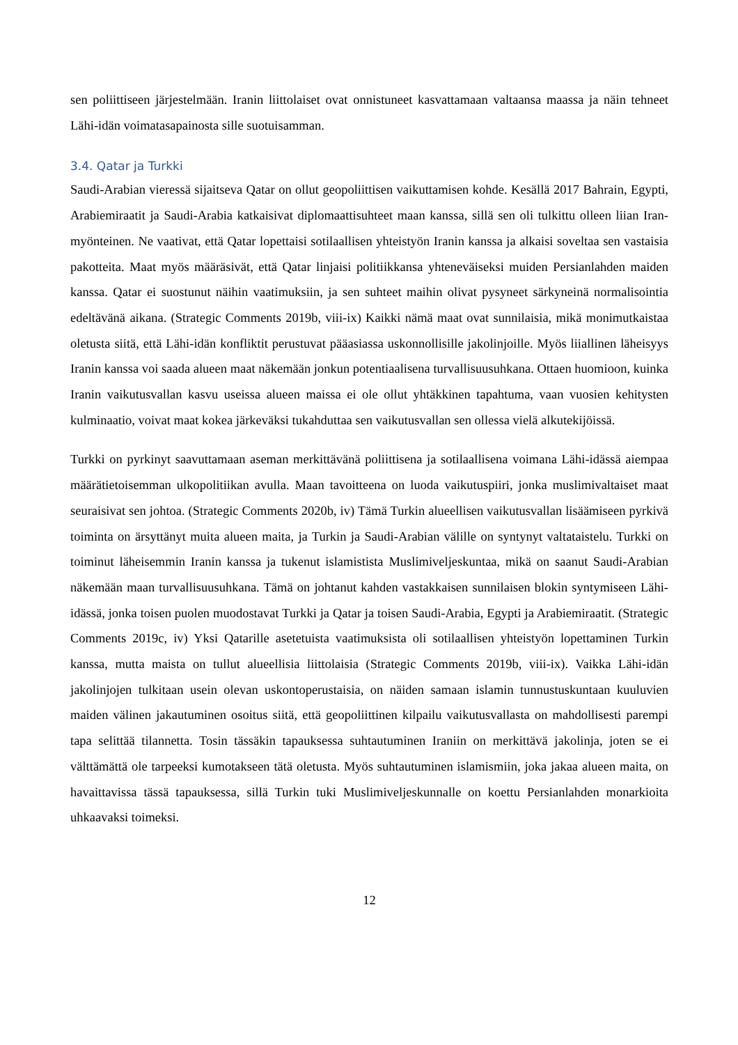sen poliittiseen järjestelmään. Iranin liittolaiset ovat onnistuneet kasvattamaan valtaansa maassa ja näin tehneet Lähi-idän voimatasapainosta sille suotuisamman.
3.4. Qatar ja Turkki
Saudi-Arabian vieressä sijaitseva Qatar on ollut geopoliittisen vaikuttamisen kohde. Kesällä 2017 Bahrain, Egypti, Arabiemiraatit ja Saudi-Arabia katkaisivat diplomaattisuhteet maan kanssa, sillä sen oli tulkittu olleen liian Iran-myönteinen. Ne vaativat, että Qatar lopettaisi sotilaallisen yhteistyön Iranin kanssa ja alkaisi soveltaa sen vastaisia pakotteita. Maat myös määräsivät, että Qatar linjaisi politiikkansa yhteneväiseksi muiden Persianlahden maiden kanssa. Qatar ei suostunut näihin vaatimuksiin, ja sen suhteet maihin olivat pysyneet särkyneinä normalisointia edeltävänä aikana. (Strategic Comments 2019b, viii-ix) Kaikki nämä maat ovat sunnilaisia, mikä monimutkaistaa oletusta siitä, että Lähi-idän konfliktit perustuvat pääasiassa uskonnollisille jakolinjoille. Myös liiallinen läheisyys Iranin kanssa voi saada alueen maat näkemään jonkun potentiaalisena turvallisuusuhkana. Ottaen huomioon, kuinka Iranin vaikutusvallan kasvu useissa alueen maissa ei ole ollut yhtäkkinen tapahtuma, vaan vuosien kehitysten kulminaatio, voivat maat kokea järkeväksi tukahduttaa sen vaikutusvallan sen ollessa vielä alkutekijöissä.
Turkki on pyrkinyt saavuttamaan aseman merkittävänä poliittisena ja sotilaallisena voimana Lähi-idässä aiempaa määrätietoisemman ulkopolitiikan avulla. Maan tavoitteena on luoda vaikutuspiiri, jonka muslimivaltaiset maat seuraisivat sen johtoa. (Strategic Comments 2020b, iv) Tämä Turkin alueellisen vaikutusvallan lisäämiseen pyrkivä toiminta on ärsyttänyt muita alueen maita, ja Turkin ja Saudi-Arabian välille on syntynyt valtataistelu. Turkki on toiminut läheisemmin Iranin kanssa ja tukenut islamistista Muslimiveljeskuntaa, mikä on saanut Saudi-Arabian näkemään maan turvallisuusuhkana. Tämä on johtanut kahden vastakkaisen sunnilaisen blokin syntymiseen Lähi-idässä, jonka toisen puolen muodostavat Turkki ja Qatar ja toisen Saudi-Arabia, Egypti ja Arabiemiraatit. (Strategic Comments 2019c, iv) Yksi Qatarille asetetuista vaatimuksista oli sotilaallisen yhteistyön lopettaminen Turkin kanssa, mutta maista on tullut alueellisia liittolaisia (Strategic Comments 2019b, viii-ix). Vaikka Lähi-idän jakolinjojen tulkitaan usein olevan uskontoperustaisia, on näiden samaan islamin tunnustuskuntaan kuuluvien maiden välinen jakautuminen osoitus siitä, että geopoliittinen kilpailu vaikutusvallasta on mahdollisesti parempi tapa selittää tilannetta. Tosin tässäkin tapauksessa suhtautuminen Iraniin on merkittävä jakolinja, joten se ei välttämättä ole tarpeeksi kumotakseen tätä oletusta. Myös suhtautuminen islamismiin, joka jakaa alueen maita, on havaittavissa tässä tapauksessa, sillä Turkin tuki Muslimiveljeskunnalle on koettu Persianlahden monarkioita uhkaavaksi toimeksi.
12